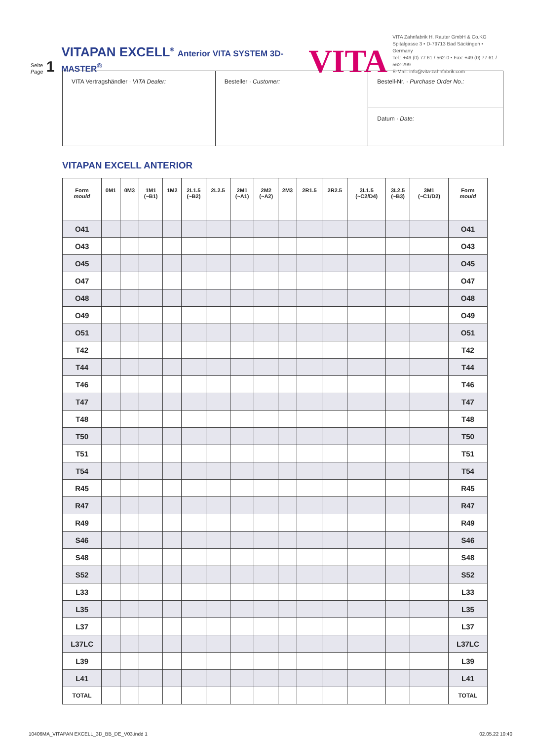Seite
Page
1
VITAPAN EXCELL<sup>®</sup> Anterior VITA SYSTEM 3D-MASTER<sup>®</sup>
VITA
VITA Zahnfabrik H. Rauter GmbH & Co.KG
Spitalgasse 3 • D-79713 Bad Säckingen • Germany
Tel.: +49 (0) 77 61 / 562-0 • Fax: +49 (0) 77 61 / 562-299
E-Mail: info@vita-zahnfabrik.com
VITA Vertragshändler · VITA Dealer:
Besteller · Customer:
Bestell-Nr. · Purchase Order No.:
Datum · Date:
VITAPAN EXCELL ANTERIOR
| Form mould | 0M1 | 0M3 | 1M1 (~B1) | 1M2 | 2L1.5 (~B2) | 2L2.5 | 2M1 (~A1) | 2M2 (~A2) | 2M3 | 2R1.5 | 2R2.5 | 3L1.5 (~C2/D4) | 3L2.5 (~B3) | 3M1 (~C1/D2) | Form mould |
| --- | --- | --- | --- | --- | --- | --- | --- | --- | --- | --- | --- | --- | --- | --- | --- |
| O41 | | | | | | | | | | | | | | | O41 |
| O43 | | | | | | | | | | | | | | | O43 |
| O45 | | | | | | | | | | | | | | | O45 |
| O47 | | | | | | | | | | | | | | | O47 |
| O48 | | | | | | | | | | | | | | | O48 |
| O49 | | | | | | | | | | | | | | | O49 |
| O51 | | | | | | | | | | | | | | | O51 |
| T42 | | | | | | | | | | | | | | | T42 |
| T44 | | | | | | | | | | | | | | | T44 |
| T46 | | | | | | | | | | | | | | | T46 |
| T47 | | | | | | | | | | | | | | | T47 |
| T48 | | | | | | | | | | | | | | | T48 |
| T50 | | | | | | | | | | | | | | | T50 |
| T51 | | | | | | | | | | | | | | | T51 |
| T54 | | | | | | | | | | | | | | | T54 |
| R45 | | | | | | | | | | | | | | | R45 |
| R47 | | | | | | | | | | | | | | | R47 |
| R49 | | | | | | | | | | | | | | | R49 |
| S46 | | | | | | | | | | | | | | | S46 |
| S48 | | | | | | | | | | | | | | | S48 |
| S52 | | | | | | | | | | | | | | | S52 |
| L33 | | | | | | | | | | | | | | | L33 |
| L35 | | | | | | | | | | | | | | | L35 |
| L37 | | | | | | | | | | | | | | | L37 |
| L37LC | | | | | | | | | | | | | | | L37LC |
| L39 | | | | | | | | | | | | | | | L39 |
| L41 | | | | | | | | | | | | | | | L41 |
| TOTAL | | | | | | | | | | | | | | | TOTAL |
10406MA_VITAPAN EXCELL_3D_BB_DE_V03.indd 1 02.05.22 10:40